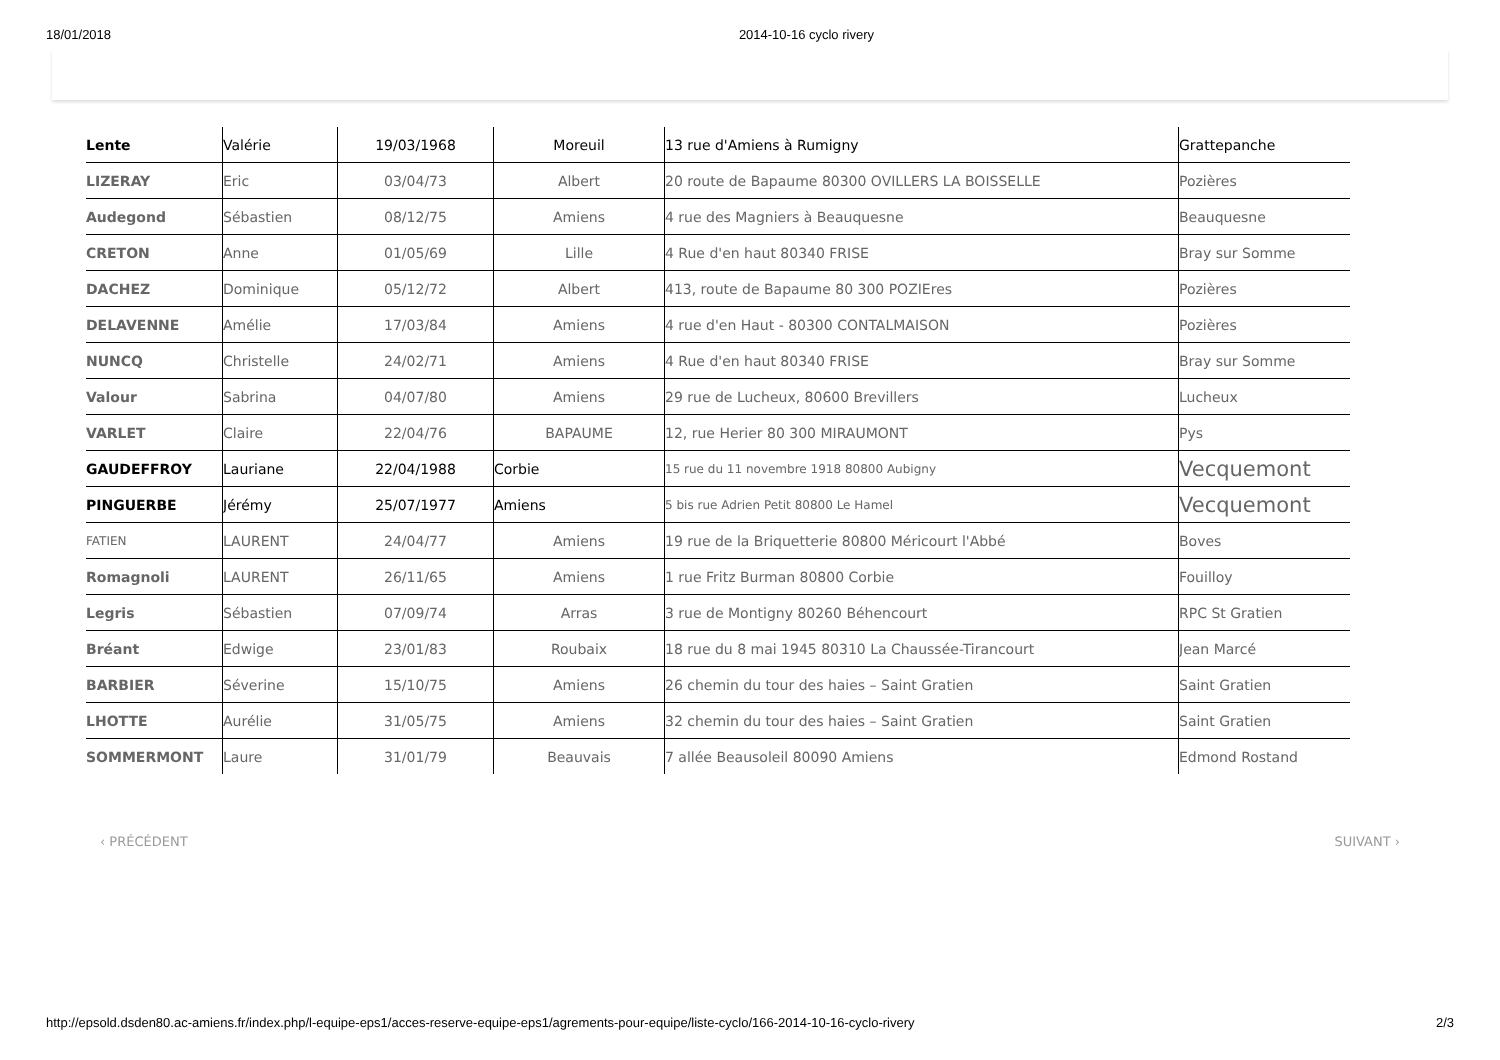18/01/2018 2014-10-16 cyclo rivery
| Lente | Valérie | 19/03/1968 | Moreuil | 13 rue d'Amiens à Rumigny | Grattepanche |
| LIZERAY | Eric | 03/04/73 | Albert | 20 route de Bapaume 80300 OVILLERS LA BOISSELLE | Pozières |
| Audegond | Sébastien | 08/12/75 | Amiens | 4 rue des Magniers à Beauquesne | Beauquesne |
| CRETON | Anne | 01/05/69 | Lille | 4 Rue d'en haut 80340 FRISE | Bray sur Somme |
| DACHEZ | Dominique | 05/12/72 | Albert | 413, route de Bapaume 80 300 POZIEres | Pozières |
| DELAVENNE | Amélie | 17/03/84 | Amiens | 4 rue d'en Haut - 80300 CONTALMAISON | Pozières |
| NUNCQ | Christelle | 24/02/71 | Amiens | 4 Rue d'en haut 80340 FRISE | Bray sur Somme |
| Valour | Sabrina | 04/07/80 | Amiens | 29 rue de Lucheux, 80600 Brevillers | Lucheux |
| VARLET | Claire | 22/04/76 | BAPAUME | 12, rue Herier 80 300 MIRAUMONT | Pys |
| GAUDEFFROY | Lauriane | 22/04/1988 | Corbie | 15 rue du 11 novembre 1918 80800 Aubigny | Vecquemont |
| PINGUERBE | Jérémy | 25/07/1977 | Amiens | 5 bis rue Adrien Petit 80800 Le Hamel | Vecquemont |
| FATIEN | LAURENT | 24/04/77 | Amiens | 19 rue de la Briquetterie 80800 Méricourt l'Abbé | Boves |
| Romagnoli | LAURENT | 26/11/65 | Amiens | 1 rue Fritz Burman 80800 Corbie | Fouilloy |
| Legris | Sébastien | 07/09/74 | Arras | 3 rue de Montigny 80260 Béhencourt | RPC St Gratien |
| Bréant | Edwige | 23/01/83 | Roubaix | 18 rue du 8 mai 1945 80310 La Chaussée-Tirancourt | Jean Marcé |
| BARBIER | Séverine | 15/10/75 | Amiens | 26 chemin du tour des haies – Saint Gratien | Saint Gratien |
| LHOTTE | Aurélie | 31/05/75 | Amiens | 32 chemin du tour des haies – Saint Gratien | Saint Gratien |
| SOMMERMONT | Laure | 31/01/79 | Beauvais | 7 allée Beausoleil 80090 Amiens | Edmond Rostand |
‹ PRÉCÉDENT SUIVANT ›
http://epsold.dsden80.ac-amiens.fr/index.php/l-equipe-eps1/acces-reserve-equipe-eps1/agrements-pour-equipe/liste-cyclo/166-2014-10-16-cyclo-rivery 2/3